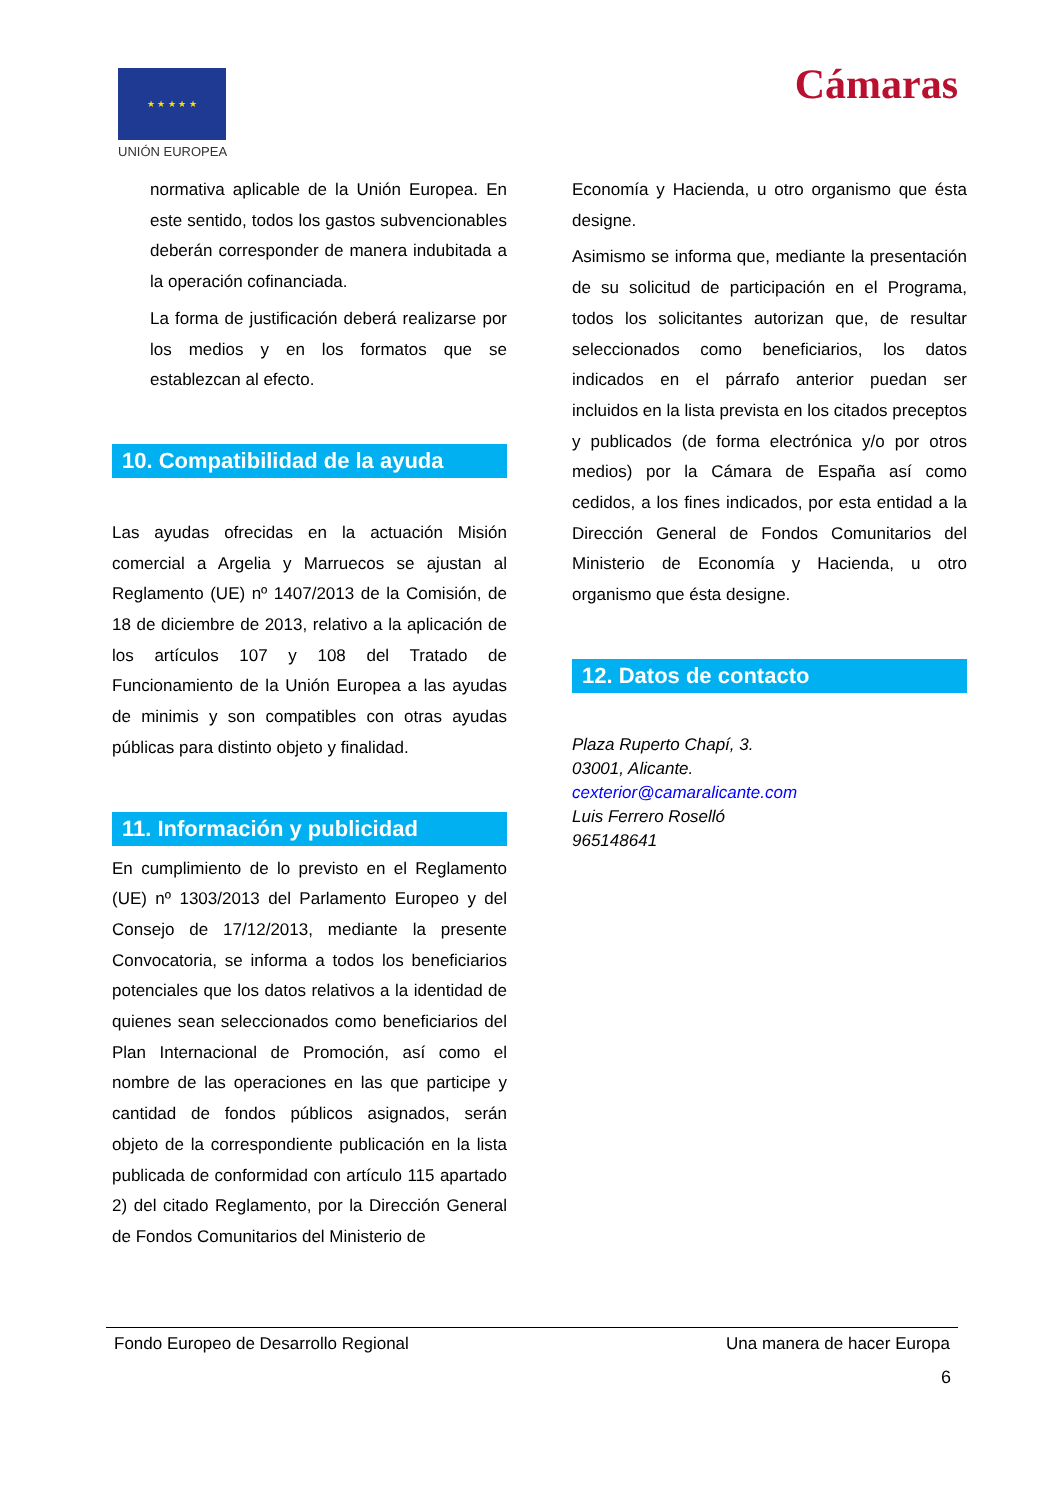★ ★ ★ ★ ★
UNIÓN EUROPEA
Cámaras
normativa aplicable de la Unión Europea. En este sentido, todos los gastos subvencionables deberán corresponder de manera indubitada a la operación cofinanciada.
La forma de justificación deberá realizarse por los medios y en los formatos que se establezcan al efecto.
10. Compatibilidad de la ayuda
Las ayudas ofrecidas en la actuación Misión comercial a Argelia y Marruecos se ajustan al Reglamento (UE) nº 1407/2013 de la Comisión, de 18 de diciembre de 2013, relativo a la aplicación de los artículos 107 y 108 del Tratado de Funcionamiento de la Unión Europea a las ayudas de minimis y son compatibles con otras ayudas públicas para distinto objeto y finalidad.
11. Información y publicidad
En cumplimiento de lo previsto en el Reglamento (UE) nº 1303/2013 del Parlamento Europeo y del Consejo de 17/12/2013, mediante la presente Convocatoria, se informa a todos los beneficiarios potenciales que los datos relativos a la identidad de quienes sean seleccionados como beneficiarios del Plan Internacional de Promoción, así como el nombre de las operaciones en las que participe y cantidad de fondos públicos asignados, serán objeto de la correspondiente publicación en la lista publicada de conformidad con artículo 115 apartado 2) del citado Reglamento, por la Dirección General de Fondos Comunitarios del Ministerio de
Economía y Hacienda, u otro organismo que ésta designe.
Asimismo se informa que, mediante la presentación de su solicitud de participación en el Programa, todos los solicitantes autorizan que, de resultar seleccionados como beneficiarios, los datos indicados en el párrafo anterior puedan ser incluidos en la lista prevista en los citados preceptos y publicados (de forma electrónica y/o por otros medios) por la Cámara de España así como cedidos, a los fines indicados, por esta entidad a la Dirección General de Fondos Comunitarios del Ministerio de Economía y Hacienda, u otro organismo que ésta designe.
12. Datos de contacto
Plaza Ruperto Chapí, 3.
03001, Alicante.
cexterior@camaralicante.com
Luis Ferrero Roselló
965148641
Fondo Europeo de Desarrollo Regional Una manera de hacer Europa
6